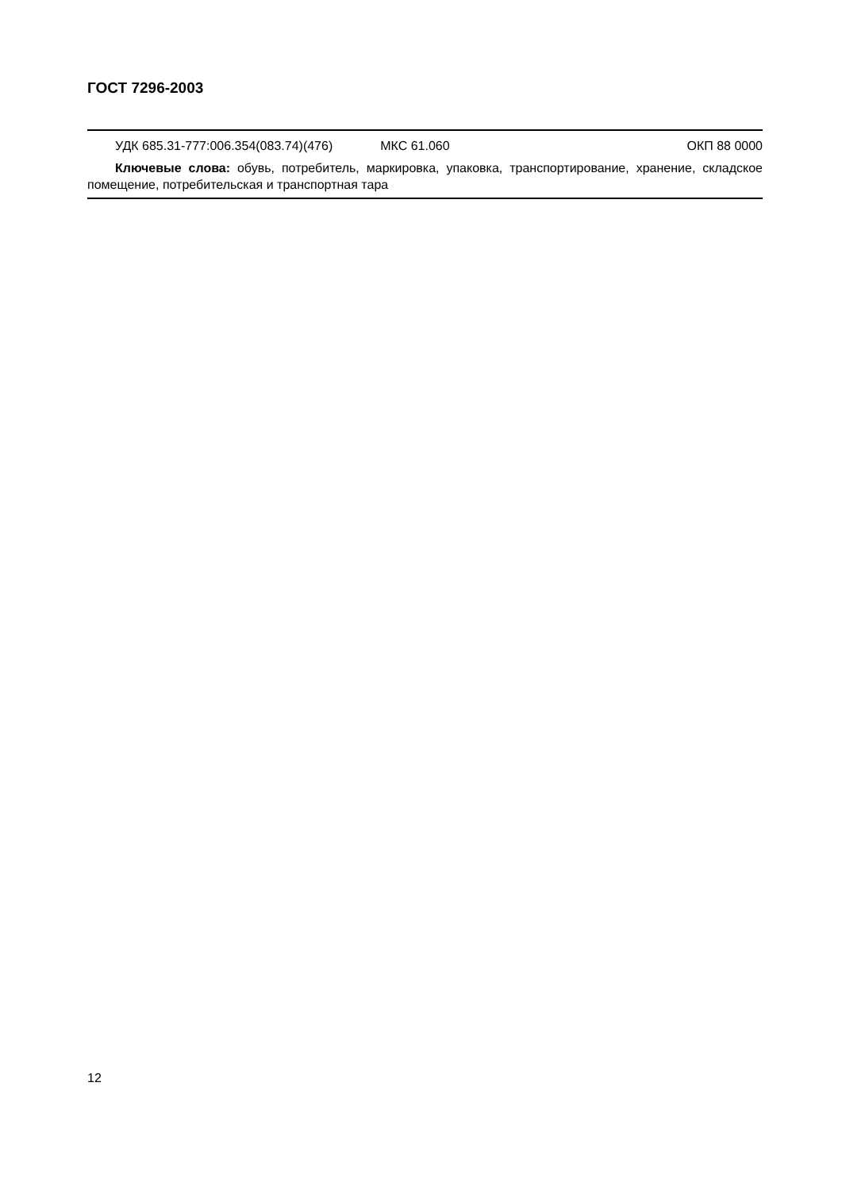ГОСТ 7296-2003
УДК 685.31-777:006.354(083.74)(476) МКС 61.060 ОКП 88 0000
Ключевые слова: обувь, потребитель, маркировка, упаковка, транспортирование, хранение, складское помещение, потребительская и транспортная тара
12